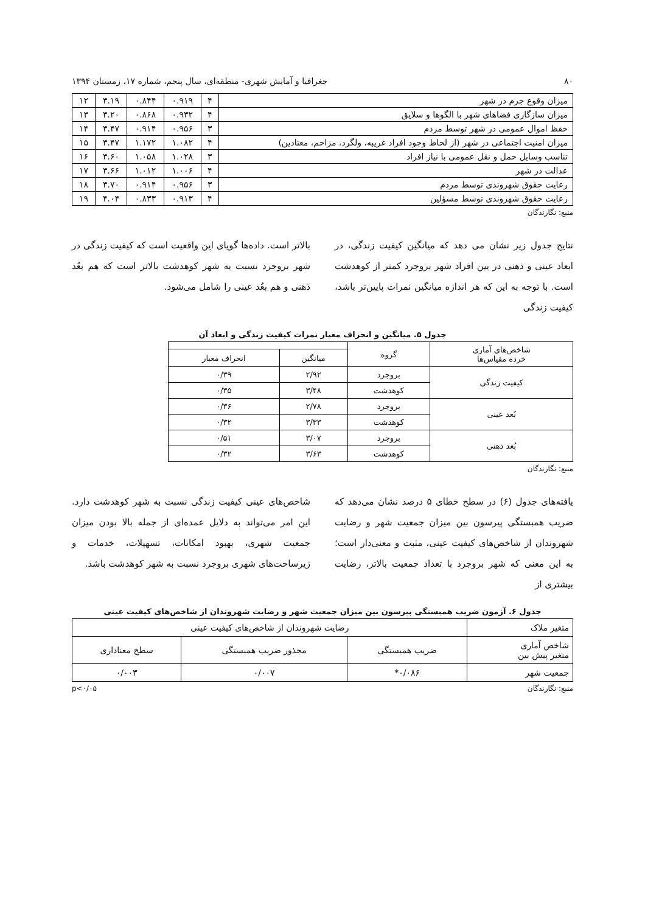۸۰ جغرافیا و آمایش شهری- منطقه‌ای، سال پنجم، شماره ۱۷، زمستان ۱۳۹۴
| میزان وقوع جرم در شهر | ۴ | ۰.۹۱۹ | ۰.۸۴۴ | ۳.۱۹ | ۱۲ |
| میزان سازگاری فضاهای شهر با الگوها و سلایق | ۴ | ۰.۹۳۲ | ۰.۸۶۸ | ۳.۲۰ | ۱۳ |
| حفظ اموال عمومی در شهر توسط مردم | ۳ | ۰.۹۵۶ | ۰.۹۱۴ | ۳.۴۷ | ۱۴ |
| میزان امنیت اجتماعی در شهر (از لحاظ وجود افراد غریبه، ولگرد، مزاحم، معتادین) | ۴ | ۱.۰۸۲ | ۱.۱۷۲ | ۳.۴۷ | ۱۵ |
| تناسب وسایل حمل و نقل عمومی با نیاز افراد | ۳ | ۱.۰۲۸ | ۱.۰۵۸ | ۳.۶۰ | ۱۶ |
| عدالت در شهر | ۴ | ۱.۰۰۶ | ۱.۰۱۲ | ۳.۶۶ | ۱۷ |
| رعایت حقوق شهروندی توسط مردم | ۳ | ۰.۹۵۶ | ۰.۹۱۴ | ۳.۷۰ | ۱۸ |
| رعایت حقوق شهروندی توسط مسؤلین | ۴ | ۰.۹۱۳ | ۰.۸۳۳ | ۴.۰۴ | ۱۹ |
منبع: نگارندگان
نتایج جدول زیر نشان می دهد که میانگین کیفیت زندگی، در ابعاد عینی و ذهنی در بین افراد شهر بروجرد کمتر از کوهدشت است. با توجه به این که هر اندازه میانگین نمرات پایین‌تر باشد، کیفیت زندگی
بالاتر است. داده‌ها گویای این واقعیت است که کیفیت زندگی در شهر بروجرد نسبت به شهر کوهدشت بالاتر است که هم بعُد ذهنی و هم بعُد عینی را شامل می‌شود.
جدول ۵. میانگین و انحراف معیار نمرات کیفیت زندگی و ابعاد آن
| شاخص‌های آماری خرده مقیاس‌ها | گروه | | |
| | | میانگین | انحراف معیار |
| کیفیت زندگی | بروجرد | ۲/۹۲ | ۰/۳۹ |
| | کوهدشت | ۳/۴۸ | ۰/۳۵ |
| بُعد عینی | بروجرد | ۲/۷۸ | ۰/۳۶ |
| | کوهدشت | ۳/۳۳ | ۰/۳۲ |
| بُعد ذهنی | بروجرد | ۳/۰۷ | ۰/۵۱ |
| | کوهدشت | ۳/۶۳ | ۰/۳۲ |
منبع: نگارندگان
یافته‌های جدول (۶) در سطح خطای ۵ درصد نشان می‌دهد که ضریب همبستگی پیرسون بین میزان جمعیت شهر و رضایت شهروندان از شاخص‌های کیفیت عینی، مثبت و معنی‌دار است؛ به این معنی که شهر بروجرد با تعداد جمعیت بالاتر، رضایت بیشتری از
شاخص‌های عینی کیفیت زندگی نسبت به شهر کوهدشت دارد. این امر می‌تواند به دلایل عمده‌ای از جمله بالا بودن میزان جمعیت شهری، بهبود امکانات، تسهیلات، خدمات و زیرساخت‌های شهری بروجرد نسبت به شهر کوهدشت باشد.
جدول ۶. آزمون ضریب همبستگی پیرسون بین میزان جمعیت شهر و رضایت شهروندان از شاخص‌های کیفیت عینی
| متغیر ملاک | رضایت شهروندان از شاخص‌های کیفیت عینی | | |
| شاخص آماری متغیر پیش بین | ضریب همبستگی | مجذور ضریب همبستگی | سطح معناداری |
| جمعیت شهر | ۰/۰۸۶* | ۰/۰۰۷ | ۰/۰۰۳ |
منبع: نگارندگان p<۰/۰۵